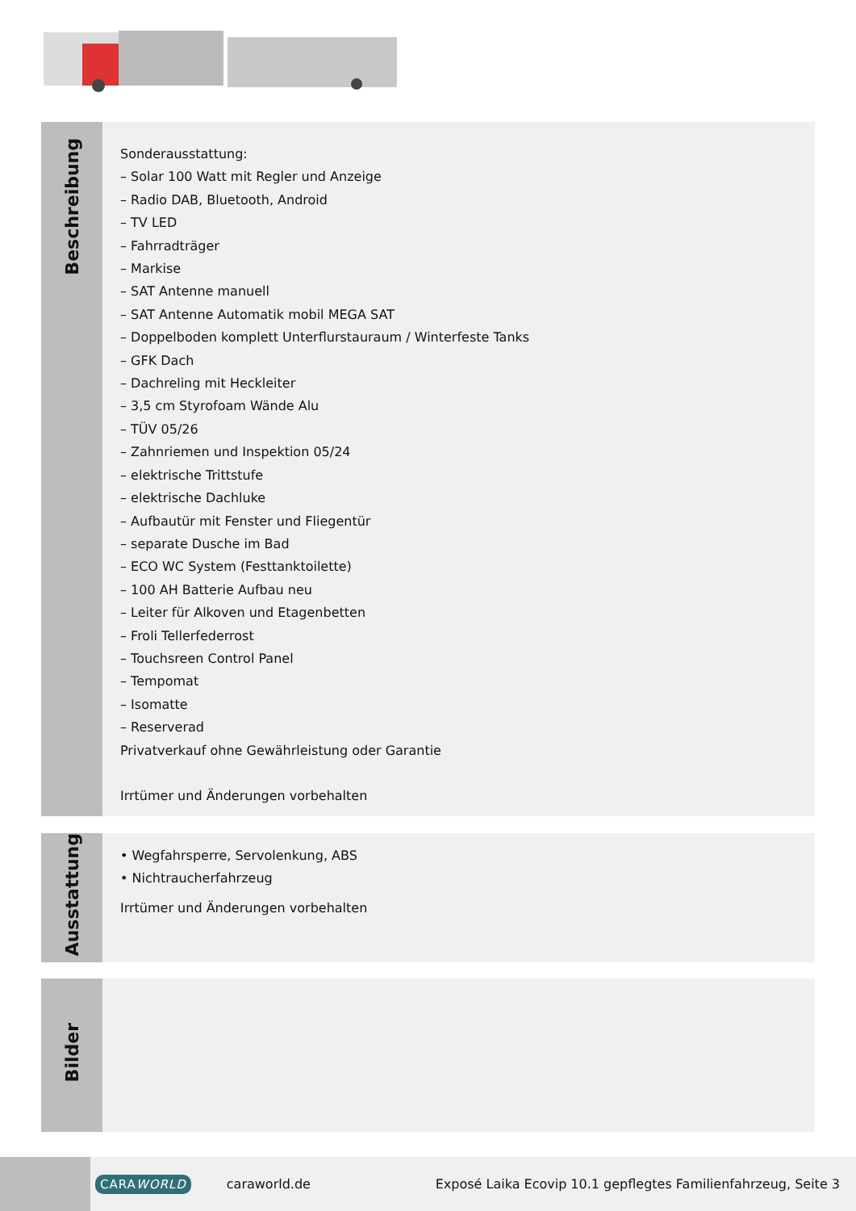Beschreibung
Sonderausstattung:
– Solar 100 Watt mit Regler und Anzeige
– Radio DAB, Bluetooth, Android
– TV LED
– Fahrradträger
– Markise
– SAT Antenne manuell
– SAT Antenne Automatik mobil MEGA SAT
– Doppelboden komplett Unterflurstauraum / Winterfeste Tanks
– GFK Dach
– Dachreling mit Heckleiter
– 3,5 cm Styrofoam Wände Alu
– TÜV 05/26
– Zahnriemen und Inspektion 05/24
– elektrische Trittstufe
– elektrische Dachluke
– Aufbautür mit Fenster und Fliegentür
– separate Dusche im Bad
– ECO WC System (Festtanktoilette)
– 100 AH Batterie Aufbau neu
– Leiter für Alkoven und Etagenbetten
– Froli Tellerfederrost
– Touchsreen Control Panel
– Tempomat
– Isomatte
– Reserverad
Privatverkauf ohne Gewährleistung oder Garantie
Irrtümer und Änderungen vorbehalten
Ausstattung
• Wegfahrsperre, Servolenkung, ABS
• Nichtraucherfahrzeug
Irrtümer und Änderungen vorbehalten
Bilder
CARAWORLD
caraworld.de
Exposé Laika Ecovip 10.1 gepflegtes Familienfahrzeug, Seite 3